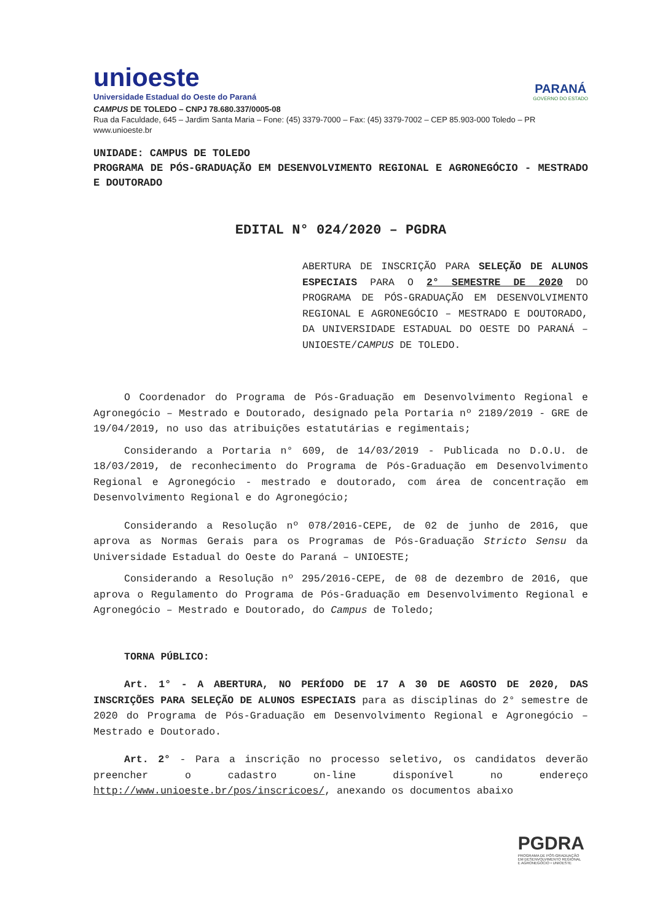unioeste
Universidade Estadual do Oeste do Paraná
PARANÁ
GOVERNO DO ESTADO
CAMPUS DE TOLEDO – CNPJ 78.680.337/0005-08
Rua da Faculdade, 645 – Jardim Santa Maria – Fone: (45) 3379-7000 – Fax: (45) 3379-7002 – CEP 85.903-000 Toledo – PR
www.unioeste.br
UNIDADE: CAMPUS DE TOLEDO
PROGRAMA DE PÓS-GRADUAÇÃO EM DESENVOLVIMENTO REGIONAL E AGRONEGÓCIO - MESTRADO E DOUTORADO
EDITAL N° 024/2020 – PGDRA
ABERTURA DE INSCRIÇÃO PARA SELEÇÃO DE ALUNOS ESPECIAIS PARA O 2° SEMESTRE DE 2020 DO PROGRAMA DE PÓS-GRADUAÇÃO EM DESENVOLVIMENTO REGIONAL E AGRONEGÓCIO – MESTRADO E DOUTORADO, DA UNIVERSIDADE ESTADUAL DO OESTE DO PARANÁ – UNIOESTE/CAMPUS DE TOLEDO.
O Coordenador do Programa de Pós-Graduação em Desenvolvimento Regional e Agronegócio – Mestrado e Doutorado, designado pela Portaria nº 2189/2019 - GRE de 19/04/2019, no uso das atribuições estatutárias e regimentais;
Considerando a Portaria n° 609, de 14/03/2019 - Publicada no D.O.U. de 18/03/2019, de reconhecimento do Programa de Pós-Graduação em Desenvolvimento Regional e Agronegócio - mestrado e doutorado, com área de concentração em Desenvolvimento Regional e do Agronegócio;
Considerando a Resolução nº 078/2016-CEPE, de 02 de junho de 2016, que aprova as Normas Gerais para os Programas de Pós-Graduação Stricto Sensu da Universidade Estadual do Oeste do Paraná – UNIOESTE;
Considerando a Resolução nº 295/2016-CEPE, de 08 de dezembro de 2016, que aprova o Regulamento do Programa de Pós-Graduação em Desenvolvimento Regional e Agronegócio – Mestrado e Doutorado, do Campus de Toledo;
TORNA PÚBLICO:
Art. 1° - A ABERTURA, NO PERÍODO DE 17 A 30 DE AGOSTO DE 2020, DAS INSCRIÇÕES PARA SELEÇÃO DE ALUNOS ESPECIAIS para as disciplinas do 2° semestre de 2020 do Programa de Pós-Graduação em Desenvolvimento Regional e Agronegócio – Mestrado e Doutorado.
Art. 2° - Para a inscrição no processo seletivo, os candidatos deverão preencher o cadastro on-line disponível no endereço http://www.unioeste.br/pos/inscricoes/, anexando os documentos abaixo
PGDRA
PROGRAMA DE PÓS-GRADUAÇÃO
EM DESENVOLVIMENTO REGIONAL
E AGRONEGÓCIO • UNIOESTE